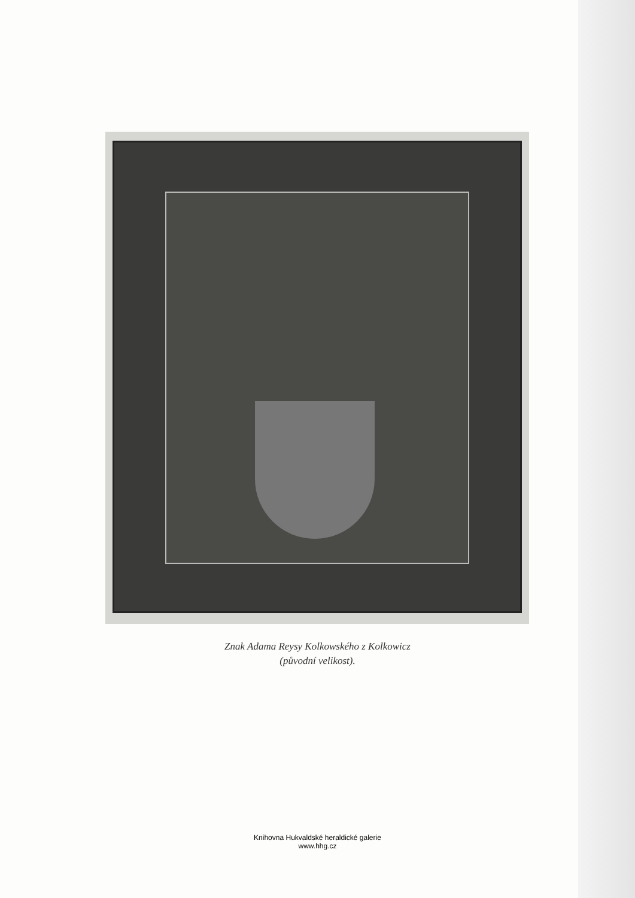Znak Adama Reysy Kolkowského z Kolkowicz
(původní velikost).
Knihovna Hukvaldské heraldické galerie
www.hhg.cz